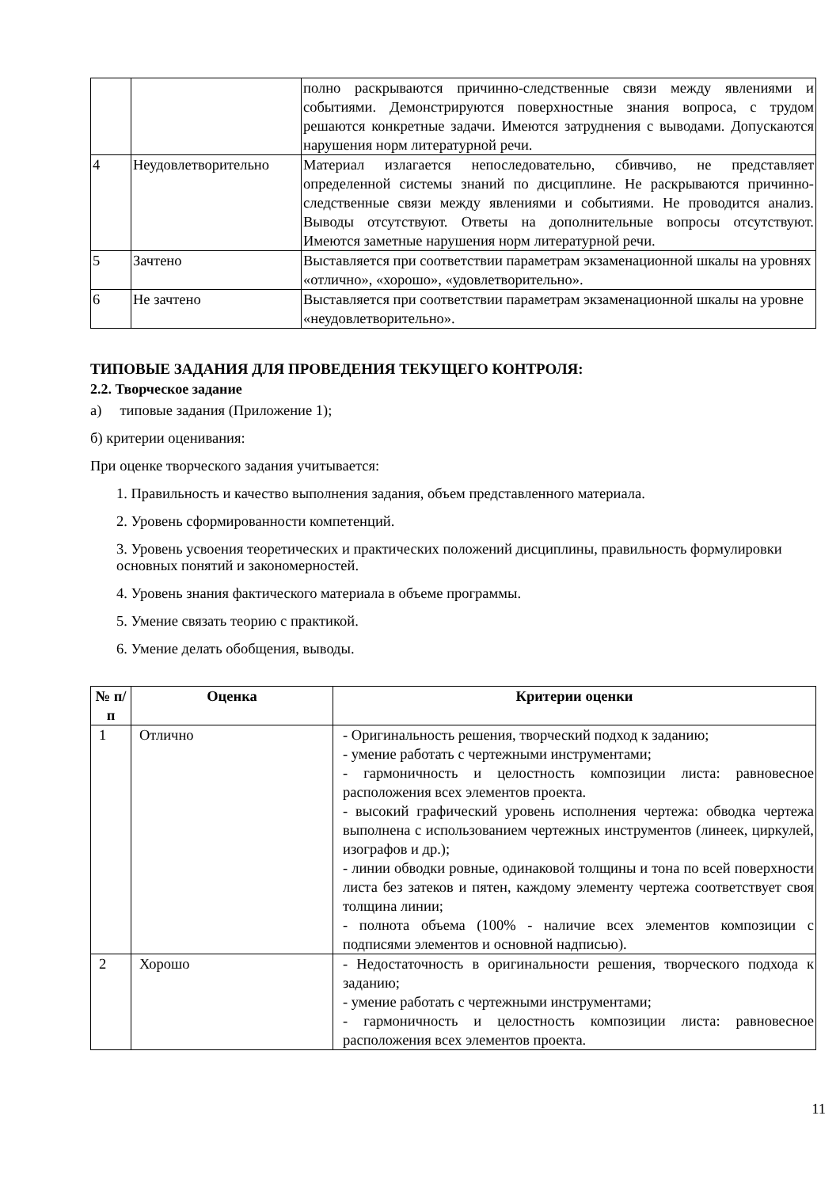| | | полно раскрываются причинно-следственные связи между явлениями и событиями. Демонстрируются поверхностные знания вопроса, с трудом решаются конкретные задачи. Имеются затруднения с выводами. Допускаются нарушения норм литературной речи. |
| 4 | Неудовлетворительно | Материал излагается непоследовательно, сбивчиво, не представляет определенной системы знаний по дисциплине. Не раскрываются причинно-следственные связи между явлениями и событиями. Не проводится анализ. Выводы отсутствуют. Ответы на дополнительные вопросы отсутствуют. Имеются заметные нарушения норм литературной речи. |
| 5 | Зачтено | Выставляется при соответствии параметрам экзаменационной шкалы на уровнях «отлично», «хорошо», «удовлетворительно». |
| 6 | Не зачтено | Выставляется при соответствии параметрам экзаменационной шкалы на уровне «неудовлетворительно». |
ТИПОВЫЕ ЗАДАНИЯ ДЛЯ ПРОВЕДЕНИЯ ТЕКУЩЕГО КОНТРОЛЯ:
2.2. Творческое задание
а) типовые задания (Приложение 1);
б) критерии оценивания:
При оценке творческого задания учитывается:
1. Правильность и качество выполнения задания, объем представленного материала.
2. Уровень сформированности компетенций.
3. Уровень усвоения теоретических и практических положений дисциплины, правильность формулировки основных понятий и закономерностей.
4. Уровень знания фактического материала в объеме программы.
5. Умение связать теорию с практикой.
6. Умение делать обобщения, выводы.
| № п/п | Оценка | Критерии оценки |
| --- | --- | --- |
| 1 | Отлично | - Оригинальность решения, творческий подход к заданию; - умение работать с чертежными инструментами; - гармоничность и целостность композиции листа: равновесное расположения всех элементов проекта. - высокий графический уровень исполнения чертежа: обводка чертежа выполнена с использованием чертежных инструментов (линеек, циркулей, изографов и др.); - линии обводки ровные, одинаковой толщины и тона по всей поверхности листа без затеков и пятен, каждому элементу чертежа соответствует своя толщина линии; - полнота объема (100% - наличие всех элементов композиции с подписями элементов и основной надписью). |
| 2 | Хорошо | - Недостаточность в оригинальности решения, творческого подхода к заданию; - умение работать с чертежными инструментами; - гармоничность и целостность композиции листа: равновесное расположения всех элементов проекта. |
11